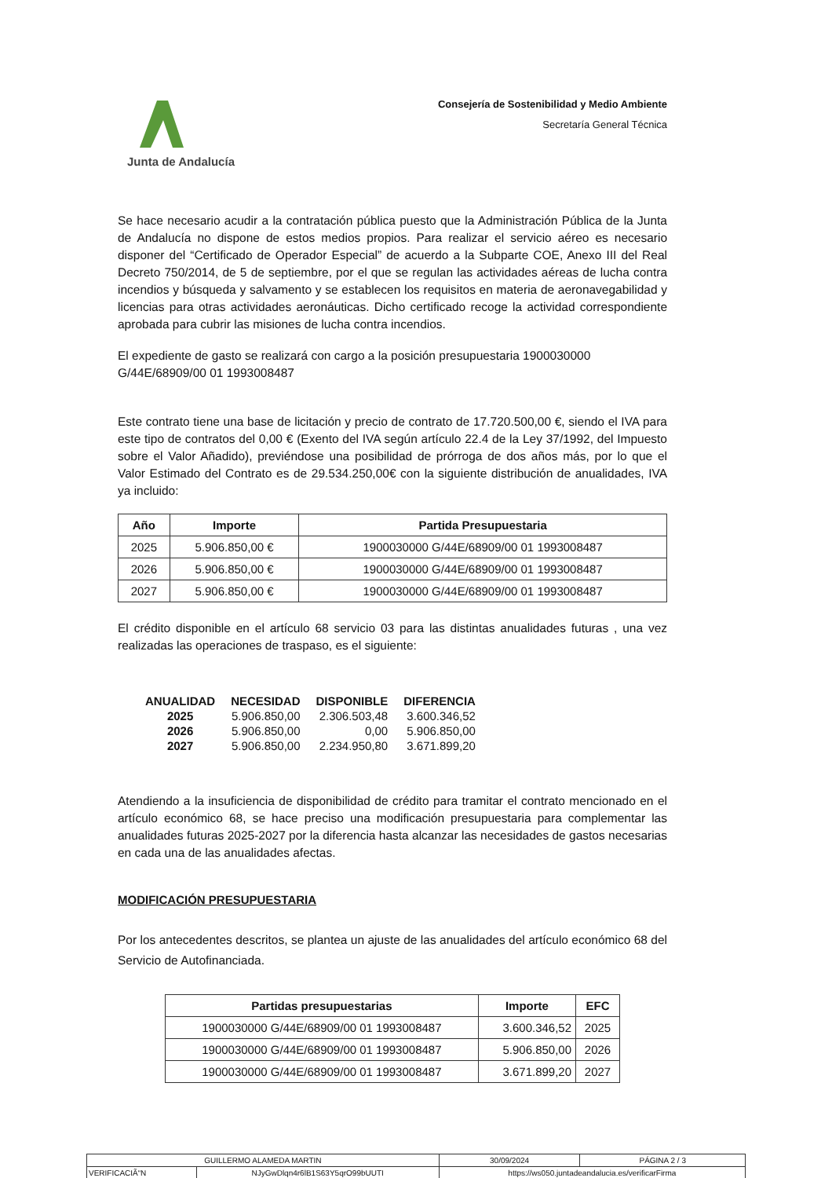Junta de Andalucía
Consejería de Sostenibilidad y Medio Ambiente
Secretaría General Técnica
Se hace necesario acudir a la contratación pública puesto que la Administración Pública de la Junta de Andalucía no dispone de estos medios propios. Para realizar el servicio aéreo es necesario disponer del “Certificado de Operador Especial” de acuerdo a la Subparte COE, Anexo III del Real Decreto 750/2014, de 5 de septiembre, por el que se regulan las actividades aéreas de lucha contra incendios y búsqueda y salvamento y se establecen los requisitos en materia de aeronavegabilidad y licencias para otras actividades aeronáuticas. Dicho certificado recoge la actividad correspondiente aprobada para cubrir las misiones de lucha contra incendios.
El expediente de gasto se realizará con cargo a la posición presupuestaria 1900030000 G/44E/68909/00 01 1993008487
Este contrato tiene una base de licitación y precio de contrato de 17.720.500,00 €, siendo el IVA para este tipo de contratos del 0,00 € (Exento del IVA según artículo 22.4 de la Ley 37/1992, del Impuesto sobre el Valor Añadido), previéndose una posibilidad de prórroga de dos años más, por lo que el Valor Estimado del Contrato es de 29.534.250,00€ con la siguiente distribución de anualidades, IVA ya incluido:
| Año | Importe | Partida Presupuestaria |
| --- | --- | --- |
| 2025 | 5.906.850,00 € | 1900030000 G/44E/68909/00 01 1993008487 |
| 2026 | 5.906.850,00 € | 1900030000 G/44E/68909/00 01 1993008487 |
| 2027 | 5.906.850,00 € | 1900030000 G/44E/68909/00 01 1993008487 |
El crédito disponible en el artículo 68 servicio 03 para las distintas anualidades futuras , una vez realizadas las operaciones de traspaso, es el siguiente:
| ANUALIDAD | NECESIDAD | DISPONIBLE | DIFERENCIA |
| --- | --- | --- | --- |
| 2025 | 5.906.850,00 | 2.306.503,48 | 3.600.346,52 |
| 2026 | 5.906.850,00 | 0,00 | 5.906.850,00 |
| 2027 | 5.906.850,00 | 2.234.950,80 | 3.671.899,20 |
Atendiendo a la insuficiencia de disponibilidad de crédito para tramitar el contrato mencionado en el artículo económico 68, se hace preciso una modificación presupuestaria para complementar las anualidades futuras 2025-2027 por la diferencia hasta alcanzar las necesidades de gastos necesarias en cada una de las anualidades afectas.
MODIFICACIÓN PRESUPUESTARIA
Por los antecedentes descritos, se plantea un ajuste de las anualidades del artículo económico 68 del Servicio de Autofinanciada.
| Partidas presupuestarias | Importe | EFC |
| --- | --- | --- |
| 1900030000 G/44E/68909/00 01 1993008487 | 3.600.346,52 | 2025 |
| 1900030000 G/44E/68909/00 01 1993008487 | 5.906.850,00 | 2026 |
| 1900030000 G/44E/68909/00 01 1993008487 | 3.671.899,20 | 2027 |
| GUILLERMO ALAMEDA MARTIN | | | 30/09/2024 | PÁGINA 2 / 3 |
| VERIFICACIÃ“N | NJyGwDlqn4r6lB1S63Y5qrO99bUUTI | https://ws050.juntadeandalucia.es/verificarFirma | | |